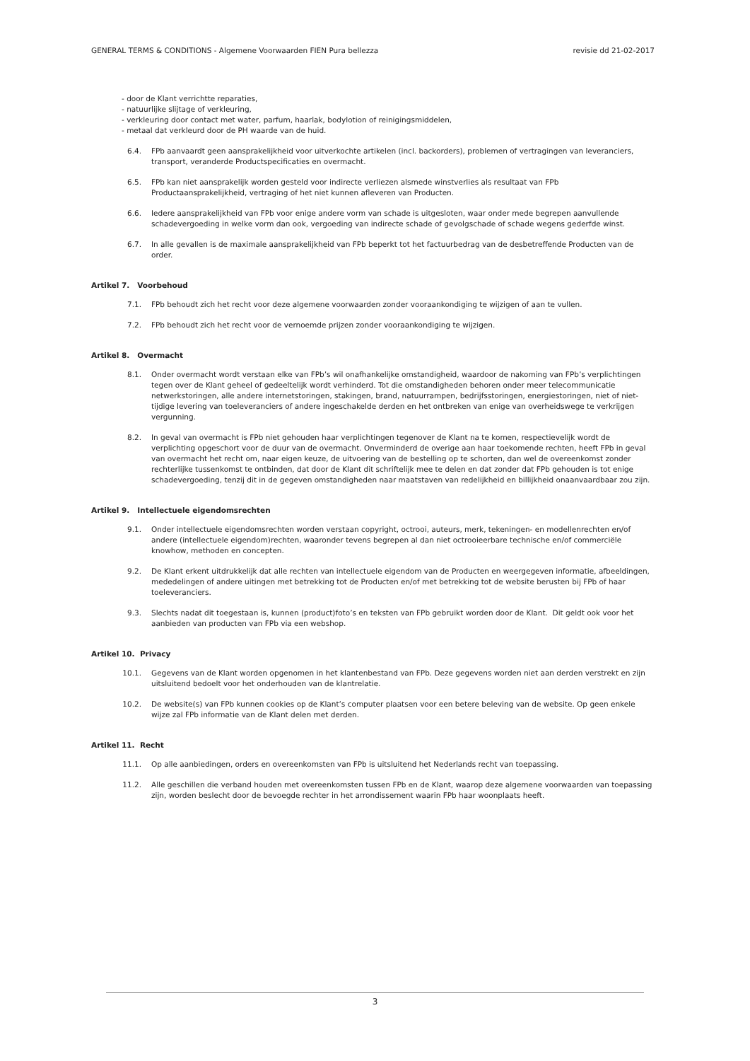GENERAL TERMS & CONDITIONS - Algemene Voorwaarden FIEN Pura bellezza revisie dd 21-02-2017
- door de Klant verrichtte reparaties,
- natuurlijke slijtage of verkleuring,
- verkleuring door contact met water, parfum, haarlak, bodylotion of reinigingsmiddelen,
- metaal dat verkleurd door de PH waarde van de huid.
6.4. FPb aanvaardt geen aansprakelijkheid voor uitverkochte artikelen (incl. backorders), problemen of vertragingen van leveranciers, transport, veranderde Productspecificaties en overmacht.
6.5. FPb kan niet aansprakelijk worden gesteld voor indirecte verliezen alsmede winstverlies als resultaat van FPb Productaansprakelijkheid, vertraging of het niet kunnen afleveren van Producten.
6.6. Iedere aansprakelijkheid van FPb voor enige andere vorm van schade is uitgesloten, waar onder mede begrepen aanvullende schadevergoeding in welke vorm dan ook, vergoeding van indirecte schade of gevolgschade of schade wegens gederfde winst.
6.7. In alle gevallen is de maximale aansprakelijkheid van FPb beperkt tot het factuurbedrag van de desbetreffende Producten van de order.
Artikel 7. Voorbehoud
7.1. FPb behoudt zich het recht voor deze algemene voorwaarden zonder vooraankondiging te wijzigen of aan te vullen.
7.2. FPb behoudt zich het recht voor de vernoemde prijzen zonder vooraankondiging te wijzigen.
Artikel 8. Overmacht
8.1. Onder overmacht wordt verstaan elke van FPb’s wil onafhankelijke omstandigheid, waardoor de nakoming van FPb’s verplichtingen tegen over de Klant geheel of gedeeltelijk wordt verhinderd. Tot die omstandigheden behoren onder meer telecommunicatie netwerkstoringen, alle andere internetstoringen, stakingen, brand, natuurrampen, bedrijfsstoringen, energiestoringen, niet of niet-tijdige levering van toeleveranciers of andere ingeschakelde derden en het ontbreken van enige van overheidswege te verkrijgen vergunning.
8.2. In geval van overmacht is FPb niet gehouden haar verplichtingen tegenover de Klant na te komen, respectievelijk wordt de verplichting opgeschort voor de duur van de overmacht. Onverminderd de overige aan haar toekomende rechten, heeft FPb in geval van overmacht het recht om, naar eigen keuze, de uitvoering van de bestelling op te schorten, dan wel de overeenkomst zonder rechterlijke tussenkomst te ontbinden, dat door de Klant dit schriftelijk mee te delen en dat zonder dat FPb gehouden is tot enige schadevergoeding, tenzij dit in de gegeven omstandigheden naar maatstaven van redelijkheid en billijkheid onaanvaardbaar zou zijn.
Artikel 9. Intellectuele eigendomsrechten
9.1. Onder intellectuele eigendomsrechten worden verstaan copyright, octrooi, auteurs, merk, tekeningen- en modellenrechten en/of andere (intellectuele eigendom)rechten, waaronder tevens begrepen al dan niet octrooieerbare technische en/of commerciële knowhow, methoden en concepten.
9.2. De Klant erkent uitdrukkelijk dat alle rechten van intellectuele eigendom van de Producten en weergegeven informatie, afbeeldingen, mededelingen of andere uitingen met betrekking tot de Producten en/of met betrekking tot de website berusten bij FPb of haar toeleveranciers.
9.3. Slechts nadat dit toegestaan is, kunnen (product)foto’s en teksten van FPb gebruikt worden door de Klant. Dit geldt ook voor het aanbieden van producten van FPb via een webshop.
Artikel 10. Privacy
10.1. Gegevens van de Klant worden opgenomen in het klantenbestand van FPb. Deze gegevens worden niet aan derden verstrekt en zijn uitsluitend bedoelt voor het onderhouden van de klantrelatie.
10.2. De website(s) van FPb kunnen cookies op de Klant’s computer plaatsen voor een betere beleving van de website. Op geen enkele wijze zal FPb informatie van de Klant delen met derden.
Artikel 11. Recht
11.1. Op alle aanbiedingen, orders en overeenkomsten van FPb is uitsluitend het Nederlands recht van toepassing.
11.2. Alle geschillen die verband houden met overeenkomsten tussen FPb en de Klant, waarop deze algemene voorwaarden van toepassing zijn, worden beslecht door de bevoegde rechter in het arrondissement waarin FPb haar woonplaats heeft.
3